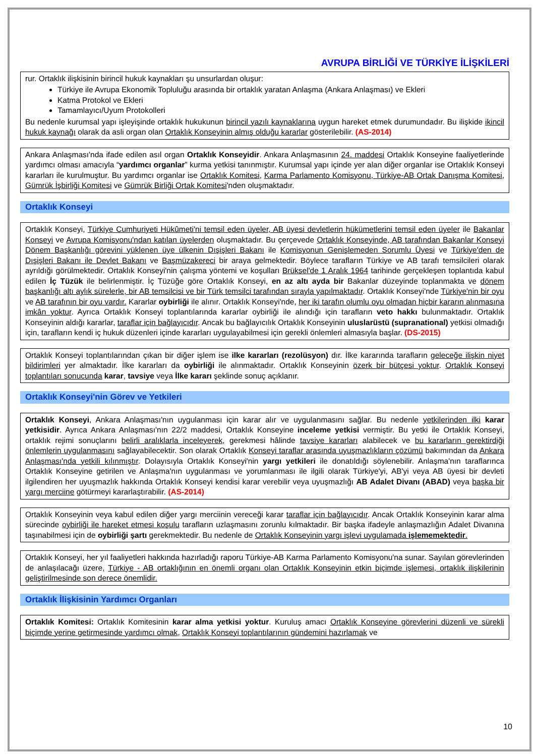AVRUPA BİRLİĞİ VE TÜRKİYE İLİŞKİLERİ
rur. Ortaklık ilişkisinin birincil hukuk kaynakları şu unsurlardan oluşur:
Türkiye ile Avrupa Ekonomik Topluluğu arasında bir ortaklık yaratan Anlaşma (Ankara Anlaşması) ve Ekleri
Katma Protokol ve Ekleri
Tamamlayıcı/Uyum Protokolleri
Bu nedenle kurumsal yapı işleyişinde ortaklık hukukunun birincil yazılı kaynaklarına uygun hareket etmek durumundadır. Bu ilişkide ikincil hukuk kaynağı olarak da asli organ olan Ortaklık Konseyinin almış olduğu kararlar gösterilebilir. (AS-2014)
Ankara Anlaşması'nda ifade edilen asıl organ Ortaklık Konseyidir. Ankara Anlaşmasının 24. maddesi Ortaklık Konseyine faaliyetlerinde yardımcı olması amacıyla “yardımcı organlar” kurma yetkisi tanınmıştır. Kurumsal yapı içinde yer alan diğer organlar ise Ortaklık Konseyi kararları ile kurulmuştur. Bu yardımcı organlar ise Ortaklık Komitesi, Karma Parlamento Komisyonu, Türkiye-AB Ortak Danışma Komitesi, Gümrük İşbirliği Komitesi ve Gümrük Birliği Ortak Komitesi'nden oluşmaktadır.
Ortaklık Konseyi
Ortaklık Konseyi, Türkiye Cumhuriyeti Hükûmeti'ni temsil eden üyeler, AB üyesi devletlerin hükümetlerini temsil eden üyeler ile Bakanlar Konseyi ve Avrupa Komisyonu'ndan katılan üyelerden oluşmaktadır. Bu çerçevede Ortaklık Konseyinde, AB tarafından Bakanlar Konseyi Dönem Başkanlığı görevini yüklenen üye ülkenin Dışişleri Bakanı ile Komisyonun Genişlemeden Sorumlu Üyesi ve Türkiye'den de Dışişleri Bakanı ile Devlet Bakanı ve Başmüzakereci bir araya gelmektedir. Böylece tarafların Türkiye ve AB tarafı temsilcileri olarak ayrıldığı görülmektedir. Ortaklık Konseyi'nin çalışma yöntemi ve koşulları Brüksel'de 1 Aralık 1964 tarihinde gerçekleşen toplantıda kabul edilen İç Tüzük ile belirlenmiştir. İç Tüzüğe göre Ortaklık Konseyi, en az altı ayda bir Bakanlar düzeyinde toplanmakta ve dönem başkanlığı altı aylık sürelerle, bir AB temsilcisi ve bir Türk temsilci tarafından sırayla yapılmaktadır. Ortaklık Konseyi'nde Türkiye'nin bir oyu ve AB tarafının bir oyu vardır. Kararlar oybirliği ile alınır. Ortaklık Konseyi'nde, her iki tarafın olumlu oyu olmadan hiçbir kararın alınmasına imkân yoktur. Ayrıca Ortaklık Konseyi toplantılarında kararlar oybirliği ile alındığı için tarafların veto hakkı bulunmaktadır. Ortaklık Konseyinin aldığı kararlar, taraflar için bağlayıcıdır. Ancak bu bağlayıcılık Ortaklık Konseyinin uluslarüstü (supranational) yetkisi olmadığı için, tarafların kendi iç hukuk düzenleri içinde kararları uygulayabilmesi için gerekli önlemleri almasıyla başlar. (DS-2015)
Ortaklık Konseyi toplantılarından çıkan bir diğer işlem ise ilke kararları (rezolüsyon) dır. İlke kararında tarafların geleceğe ilişkin niyet bildirimleri yer almaktadır. İlke kararları da oybirliği ile alınmaktadır. Ortaklık Konseyinin özerk bir bütçesi yoktur. Ortaklık Konseyi toplantıları sonucunda karar, tavsiye veya İlke kararı şeklinde sonuç açıklanır.
Ortaklık Konseyi'nin Görev ve Yetkileri
Ortaklık Konseyi, Ankara Anlaşması'nın uygulanması için karar alır ve uygulanmasını sağlar. Bu nedenle yetkilerinden ilki karar yetkisidir. Ayrıca Ankara Anlaşması'nın 22/2 maddesi, Ortaklık Konseyine inceleme yetkisi vermiştir. Bu yetki ile Ortaklık Konseyi, ortaklık rejimi sonuçlarını belirli aralıklarla inceleyerek, gerekmesi hâlinde tavsiye kararları alabilecek ve bu kararların gerektirdiği önlemlerin uygulanmasını sağlayabilecektir. Son olarak Ortaklık Konseyi taraflar arasında uyuşmazlıkların çözümü bakımından da Ankara Anlaşması'nda yetkili kılınmıştır. Dolayısıyla Ortaklık Konseyi'nin yargı yetkileri ile donatıldığı söylenebilir. Anlaşma'nın taraflarınca Ortaklık Konseyine getirilen ve Anlaşma'nın uygulanması ve yorumlanması ile ilgili olarak Türkiye'yi, AB'yi veya AB üyesi bir devleti ilgilendiren her uyuşmazlık hakkında Ortaklık Konseyi kendisi karar verebilir veya uyuşmazlığı AB Adalet Divanı (ABAD) veya başka bir yargı merciine götürmeyi kararlaştırabilir. (AS-2014)
Ortaklık Konseyinin veya kabul edilen diğer yargı merciinin vereceği karar taraflar için bağlayıcıdır. Ancak Ortaklık Konseyinin karar alma sürecinde oybirliği ile hareket etmesi koşulu tarafların uzlaşmasını zorunlu kılmaktadır. Bir başka ifadeyle anlaşmazlığın Adalet Divanına taşınabilmesi için de oybirliği şartı gerekmektedir. Bu nedenle de Ortaklık Konseyinin yargı işlevi uygulamada işlememektedir.
Ortaklık Konseyi, her yıl faaliyetleri hakkında hazırladığı raporu Türkiye-AB Karma Parlamento Komisyonu'na sunar. Sayılan görevlerinden de anlaşılacağı üzere, Türkiye - AB ortaklığının en önemli organı olan Ortaklık Konseyinin etkin biçimde işlemesi, ortaklık ilişkilerinin geliştirilmesinde son derece önemlidir.
Ortaklık İlişkisinin Yardımcı Organları
Ortaklık Komitesi: Ortaklık Komitesinin karar alma yetkisi yoktur. Kuruluş amacı Ortaklık Konseyine görevlerini düzenli ve sürekli biçimde yerine getirmesinde yardımcı olmak, Ortaklık Konseyi toplantılarının gündemini hazırlamak ve
10